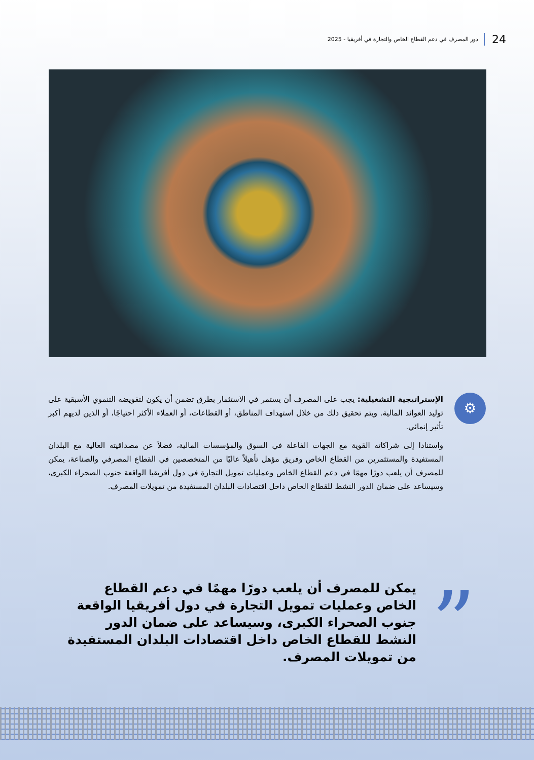دور المصرف في دعم القطاع الخاص والتجارة في أفريقيا - 2025 24
⚙
الإستراتيجية التشغيلية: يجب على المصرف أن يستمر في الاستثمار بطرق تضمن أن يكون لتفويضه التنموي الأسبقية على توليد العوائد المالية. ويتم تحقيق ذلك من خلال استهداف المناطق، أو القطاعات، أو العملاء الأكثر احتياجًا، أو الذين لديهم أكبر تأثير إنمائي.
واستنادا إلى شراكاته القوية مع الجهات الفاعلة في السوق والمؤسسات المالية، فضلاً عن مصداقيته العالية مع البلدان المستفيدة والمستثمرين من القطاع الخاص وفريق مؤهل تأهيلاً عاليًا من المتخصصين في القطاع المصرفي والصناعة، يمكن للمصرف أن يلعب دورًا مهمًا في دعم القطاع الخاص وعمليات تمويل التجارة في دول أفريقيا الواقعة جنوب الصحراء الكبرى، وسيساعد على ضمان الدور النشط للقطاع الخاص داخل اقتصادات البلدان المستفيدة من تمويلات المصرف.
”
يمكن للمصرف أن يلعب دورًا مهمًا في دعم القطاع الخاص وعمليات تمويل التجارة في دول أفريقيا الواقعة جنوب الصحراء الكبرى، وسيساعد على ضمان الدور النشط للقطاع الخاص داخل اقتصادات البلدان المستفيدة من تمويلات المصرف.